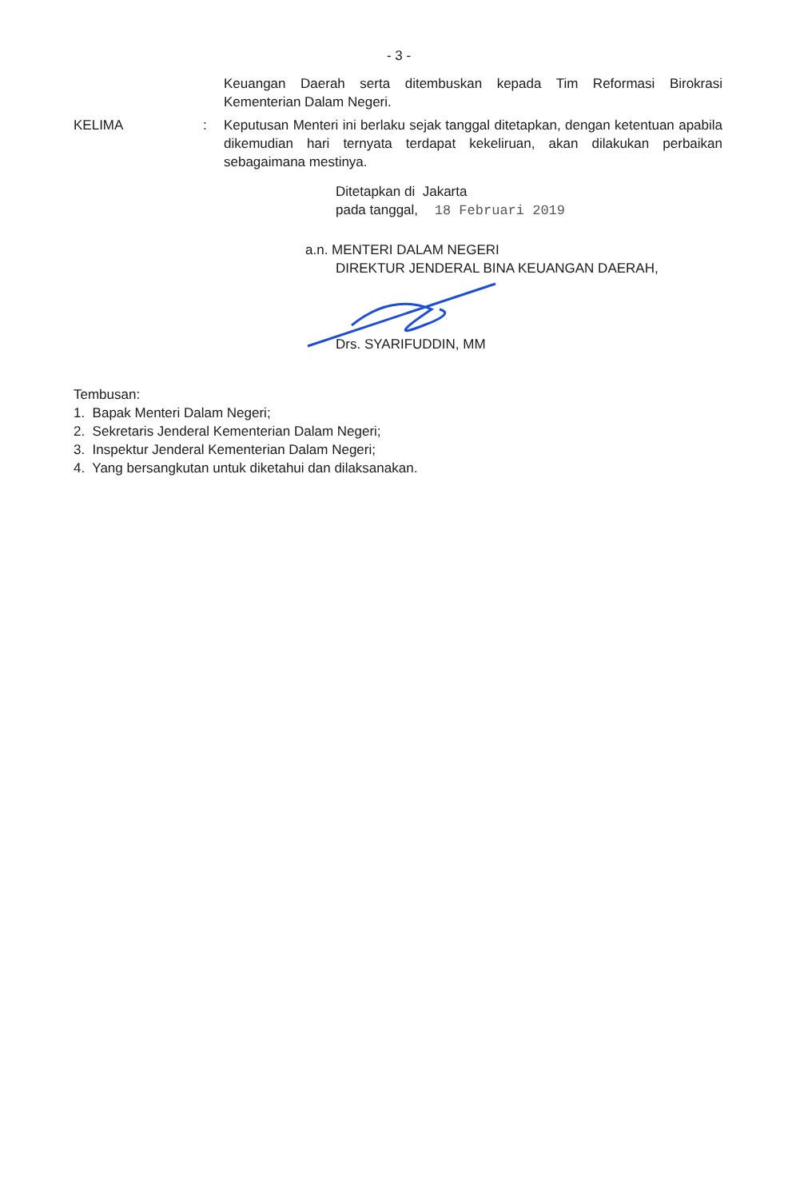- 3 -
Keuangan Daerah serta ditembuskan kepada Tim Reformasi Birokrasi Kementerian Dalam Negeri.
KELIMA : Keputusan Menteri ini berlaku sejak tanggal ditetapkan, dengan ketentuan apabila dikemudian hari ternyata terdapat kekeliruan, akan dilakukan perbaikan sebagaimana mestinya.
Ditetapkan di Jakarta
pada tanggal, 18 Februari 2019
a.n. MENTERI DALAM NEGERI
DIREKTUR JENDERAL BINA KEUANGAN DAERAH,
Drs. SYARIFUDDIN, MM
Tembusan:
1. Bapak Menteri Dalam Negeri;
2. Sekretaris Jenderal Kementerian Dalam Negeri;
3. Inspektur Jenderal Kementerian Dalam Negeri;
4. Yang bersangkutan untuk diketahui dan dilaksanakan.